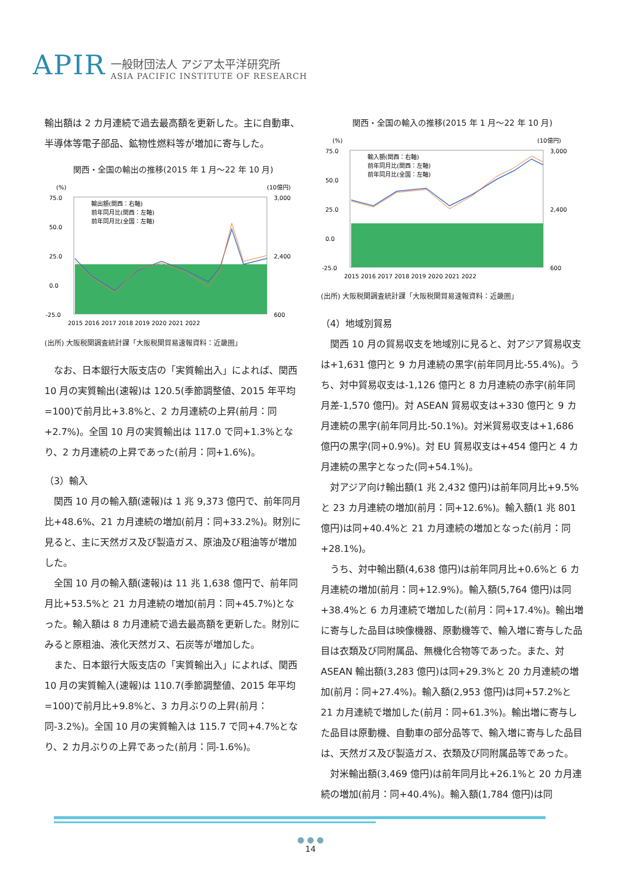APIR
一般財団法人 アジア太平洋研究所
ASIA PACIFIC INSTITUTE OF RESEARCH
輸出額は 2 カ月連続で過去最高額を更新した。主に自動車、半導体等電子部品、鉱物性燃料等が増加に寄与した。
関西・全国の輸出の推移(2015 年 1 月～22 年 10 月)
(%)
(10億円)
75.0
50.0
25.0
0.0
-25.0
3,000
2,400
600
2015 2016 2017 2018 2019 2020 2021 2022
輸出額(関西：右軸)
前年同月比(関西：左軸)
前年同月比(全国：左軸)
(出所) 大阪税関調査統計課「大阪税関貿易速報資料：近畿圏」
なお、日本銀行大阪支店の「実質輸出入」によれば、関西 10 月の実質輸出(速報)は 120.5(季節調整値、2015 年平均=100)で前月比+3.8%と、2 カ月連続の上昇(前月：同+2.7%)。全国 10 月の実質輸出は 117.0 で同+1.3%となり、2 カ月連続の上昇であった(前月：同+1.6%)。
（3）輸入
関西 10 月の輸入額(速報)は 1 兆 9,373 億円で、前年同月比+48.6%、21 カ月連続の増加(前月：同+33.2%)。財別に見ると、主に天然ガス及び製造ガス、原油及び粗油等が増加した。
全国 10 月の輸入額(速報)は 11 兆 1,638 億円で、前年同月比+53.5%と 21 カ月連続の増加(前月：同+45.7%)となった。輸入額は 8 カ月連続で過去最高額を更新した。財別にみると原粗油、液化天然ガス、石炭等が増加した。
また、日本銀行大阪支店の「実質輸出入」によれば、関西 10 月の実質輸入(速報)は 110.7(季節調整値、2015 年平均=100)で前月比+9.8%と、3 カ月ぶりの上昇(前月：同-3.2%)。全国 10 月の実質輸入は 115.7 で同+4.7%となり、2 カ月ぶりの上昇であった(前月：同-1.6%)。
関西・全国の輸入の推移(2015 年 1 月～22 年 10 月)
(%)
(10億円)
75.0
50.0
25.0
0.0
-25.0
3,000
2,400
600
2015 2016 2017 2018 2019 2020 2021 2022
輸入額(関西：右軸)
前年同月比(関西：左軸)
前年同月比(全国：左軸)
(出所) 大阪税関調査統計課「大阪税関貿易速報資料：近畿圏」
（4）地域別貿易
関西 10 月の貿易収支を地域別に見ると、対アジア貿易収支は+1,631 億円と 9 カ月連続の黒字(前年同月比-55.4%)。うち、対中貿易収支は-1,126 億円と 8 カ月連続の赤字(前年同月差-1,570 億円)。対 ASEAN 貿易収支は+330 億円と 9 カ月連続の黒字(前年同月比-50.1%)。対米貿易収支は+1,686 億円の黒字(同+0.9%)。対 EU 貿易収支は+454 億円と 4 カ月連続の黒字となった(同+54.1%)。
対アジア向け輸出額(1 兆 2,432 億円)は前年同月比+9.5%と 23 カ月連続の増加(前月：同+12.6%)。輸入額(1 兆 801 億円)は同+40.4%と 21 カ月連続の増加となった(前月：同+28.1%)。
うち、対中輸出額(4,638 億円)は前年同月比+0.6%と 6 カ月連続の増加(前月：同+12.9%)。輸入額(5,764 億円)は同+38.4%と 6 カ月連続で増加した(前月：同+17.4%)。輸出増に寄与した品目は映像機器、原動機等で、輸入増に寄与した品目は衣類及び同附属品、無機化合物等であった。また、対 ASEAN 輸出額(3,283 億円)は同+29.3%と 20 カ月連続の増加(前月：同+27.4%)。輸入額(2,953 億円)は同+57.2%と 21 カ月連続で増加した(前月：同+61.3%)。輸出増に寄与した品目は原動機、自動車の部分品等で、輸入増に寄与した品目は、天然ガス及び製造ガス、衣類及び同附属品等であった。
対米輸出額(3,469 億円)は前年同月比+26.1%と 20 カ月連続の増加(前月：同+40.4%)。輸入額(1,784 億円)は同
● ● ●
14